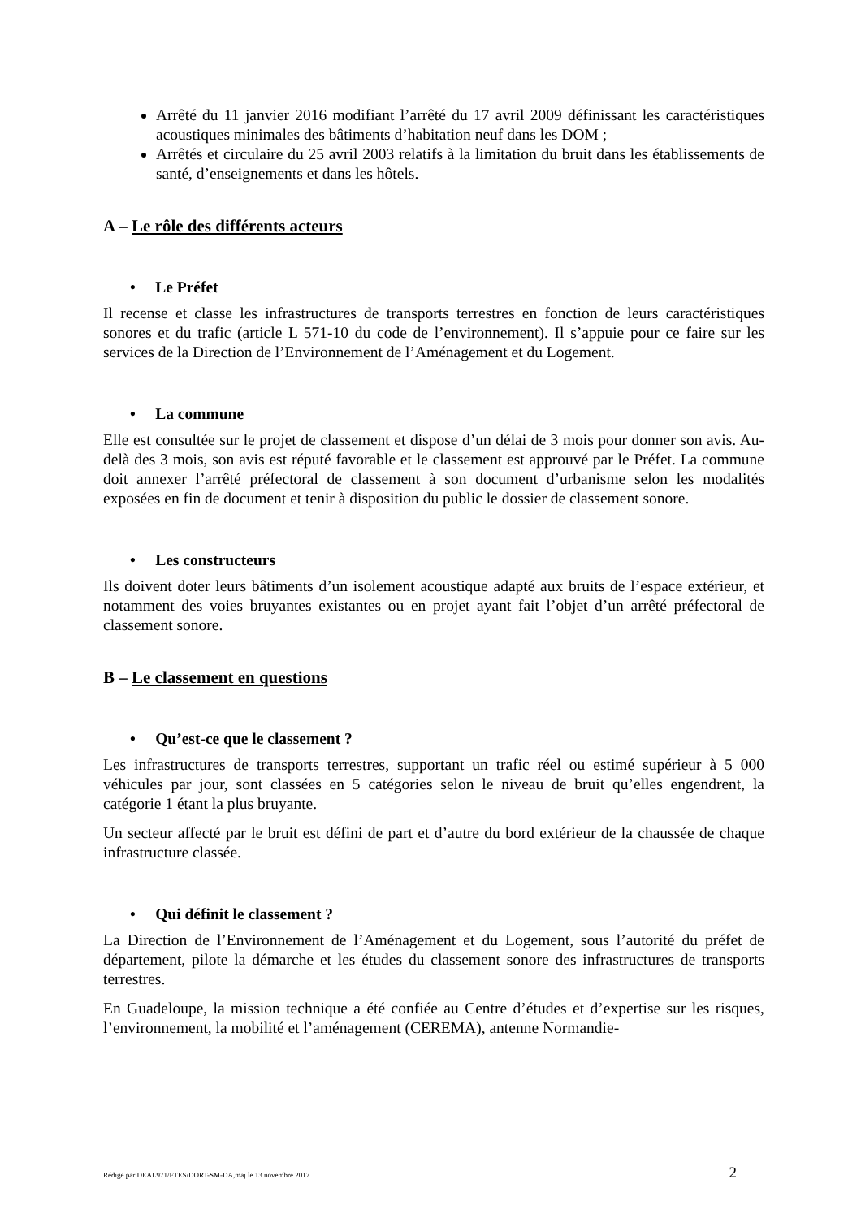Arrêté du 11 janvier 2016 modifiant l’arrêté du 17 avril 2009 définissant les caractéristiques acoustiques minimales des bâtiments d’habitation neuf dans les DOM ;
Arrêtés et circulaire du 25 avril 2003 relatifs à la limitation du bruit dans les établissements de santé, d’enseignements et dans les hôtels.
A – Le rôle des différents acteurs
• Le Préfet
Il recense et classe les infrastructures de transports terrestres en fonction de leurs caractéristiques sonores et du trafic (article L 571-10 du code de l’environnement). Il s’appuie pour ce faire sur les services de la Direction de l’Environnement de l’Aménagement et du Logement.
• La commune
Elle est consultée sur le projet de classement et dispose d’un délai de 3 mois pour donner son avis. Au-delà des 3 mois, son avis est réputé favorable et le classement est approuvé par le Préfet. La commune doit annexer l’arrêté préfectoral de classement à son document d’urbanisme selon les modalités exposées en fin de document et tenir à disposition du public le dossier de classement sonore.
• Les constructeurs
Ils doivent doter leurs bâtiments d’un isolement acoustique adapté aux bruits de l’espace extérieur, et notamment des voies bruyantes existantes ou en projet ayant fait l’objet d’un arrêté préfectoral de classement sonore.
B – Le classement en questions
• Qu’est-ce que le classement ?
Les infrastructures de transports terrestres, supportant un trafic réel ou estimé supérieur à 5 000 véhicules par jour, sont classées en 5 catégories selon le niveau de bruit qu’elles engendrent, la catégorie 1 étant la plus bruyante.
Un secteur affecté par le bruit est défini de part et d’autre du bord extérieur de la chaussée de chaque infrastructure classée.
• Qui définit le classement ?
La Direction de l’Environnement de l’Aménagement et du Logement, sous l’autorité du préfet de département, pilote la démarche et les études du classement sonore des infrastructures de transports terrestres.
En Guadeloupe, la mission technique a été confiée au Centre d’études et d’expertise sur les risques, l’environnement, la mobilité et l’aménagement (CEREMA), antenne Normandie-
Rédigé par DEAL971/FTES/DORT-SM-DA,maj le 13 novembre 2017 2